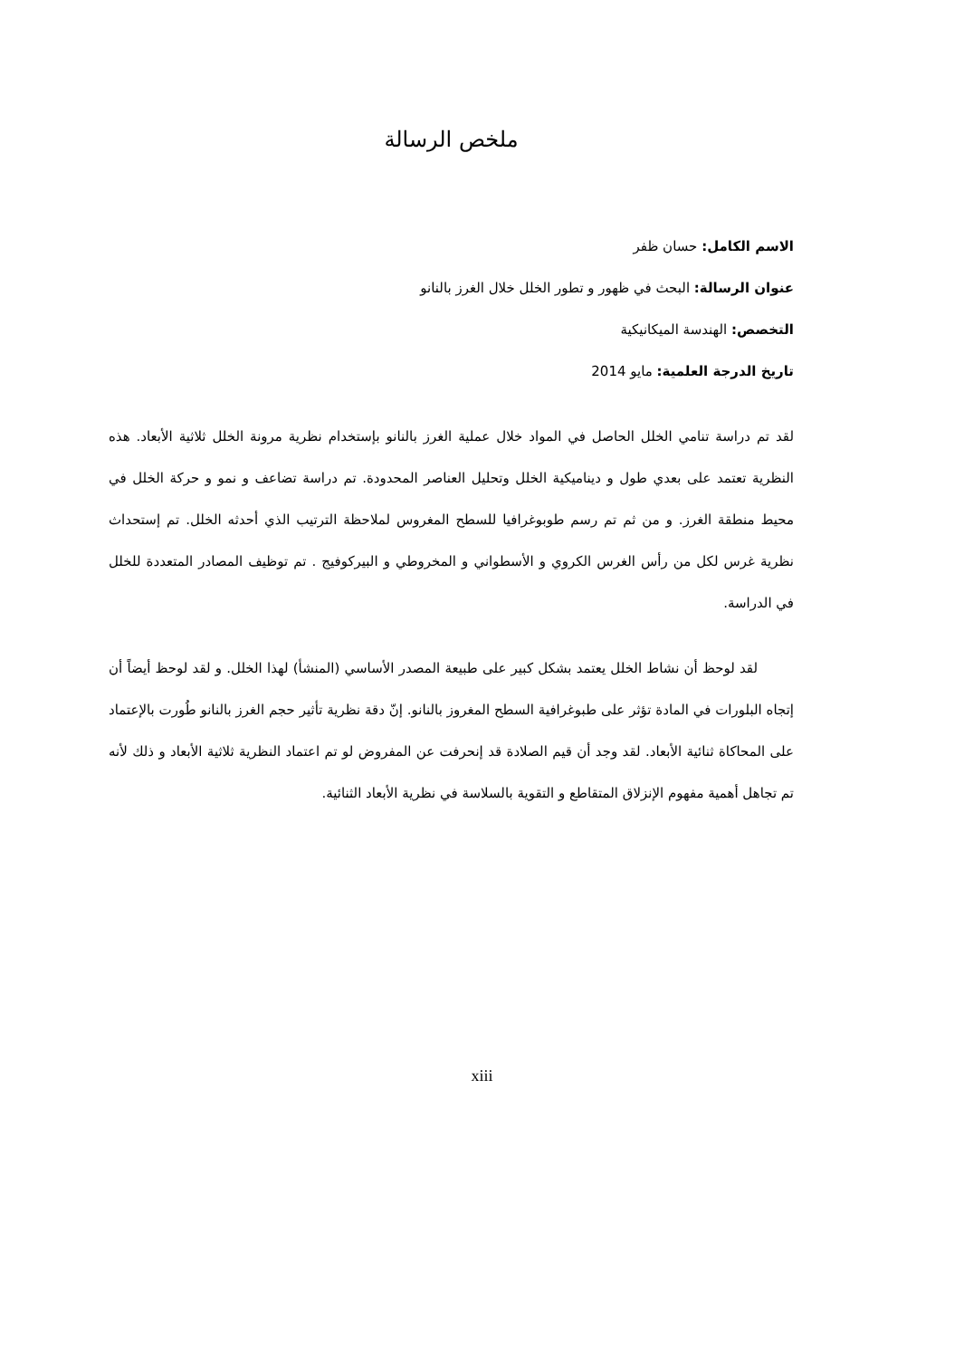ملخص الرسالة
الاسم الكامل: حسان ظفر
عنوان الرسالة: البحث في ظهور و تطور الخلل خلال الغرز بالنانو
التخصص: الهندسة الميكانيكية
تاريخ الدرجة العلمية: مايو 2014
لقد تم دراسة تنامي الخلل الحاصل في المواد خلال عملية الغرز بالنانو بإستخدام نظرية مرونة الخلل ثلاثية الأبعاد. هذه النظرية تعتمد على بعدي طول و ديناميكية الخلل وتحليل العناصر المحدودة. تم دراسة تضاعف و نمو و حركة الخلل في محيط منطقة الغرز. و من ثم تم رسم طوبوغرافيا للسطح المغروس لملاحظة الترتيب الذي أحدثه الخلل. تم إستحداث نظرية غرس لكل من رأس الغرس الكروي و الأسطواني و المخروطي و البيركوفيج . تم توظيف المصادر المتعددة للخلل في الدراسة.
لقد لوحظ أن نشاط الخلل يعتمد بشكل كبير على طبيعة المصدر الأساسي (المنشأ) لهذا الخلل. و لقد لوحظ أيضاً أن إتجاه البلورات في المادة تؤثر على طبوغرافية السطح المغروز بالنانو. إنّ دقة نظرية تأثير حجم الغرز بالنانو طُورت بالإعتماد على المحاكاة ثنائية الأبعاد. لقد وجد أن قيم الصلادة قد إنحرفت عن المفروض لو تم اعتماد النظرية ثلاثية الأبعاد و ذلك لأنه تم تجاهل أهمية مفهوم الإنزلاق المتقاطع و التقوية بالسلاسة في نظرية الأبعاد الثنائية.
xiii